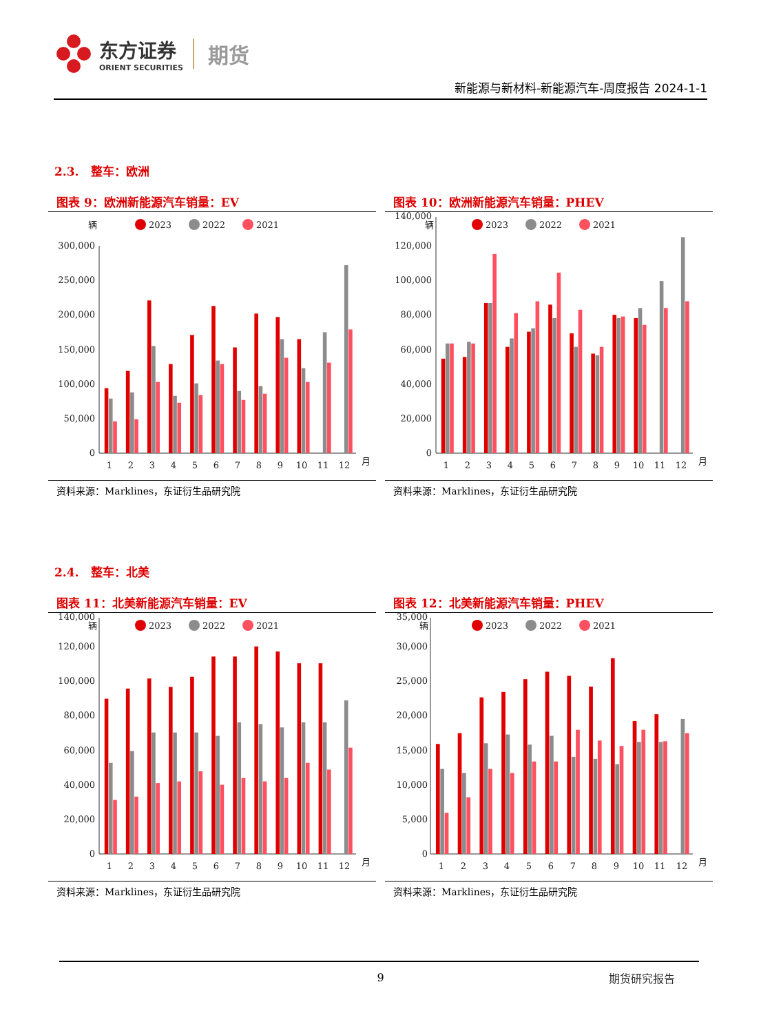东方证券
ORIENT SECURITIES
期货
新能源与新材料-新能源汽车-周度报告 2024-1-1
2.3. 整车：欧洲
图表 9：欧洲新能源汽车销量：EV
辆
2023
2022
2021
0
50,000
100,000
150,000
200,000
250,000
300,000
1
2
3
4
5
6
7
8
9
10
11
12
月
资料来源：Marklines，东证衍生品研究院
图表 10：欧洲新能源汽车销量：PHEV
辆
2023
2022
2021
0
20,000
40,000
60,000
80,000
100,000
120,000
140,000
1
2
3
4
5
6
7
8
9
10
11
12
月
资料来源：Marklines，东证衍生品研究院
2.4. 整车：北美
图表 11：北美新能源汽车销量：EV
辆
2023
2022
2021
0
20,000
40,000
60,000
80,000
100,000
120,000
140,000
1
2
3
4
5
6
7
8
9
10
11
12
月
资料来源：Marklines，东证衍生品研究院
图表 12：北美新能源汽车销量：PHEV
辆
2023
2022
2021
0
5,000
10,000
15,000
20,000
25,000
30,000
35,000
1
2
3
4
5
6
7
8
9
10
11
12
月
资料来源：Marklines，东证衍生品研究院
9 期货研究报告